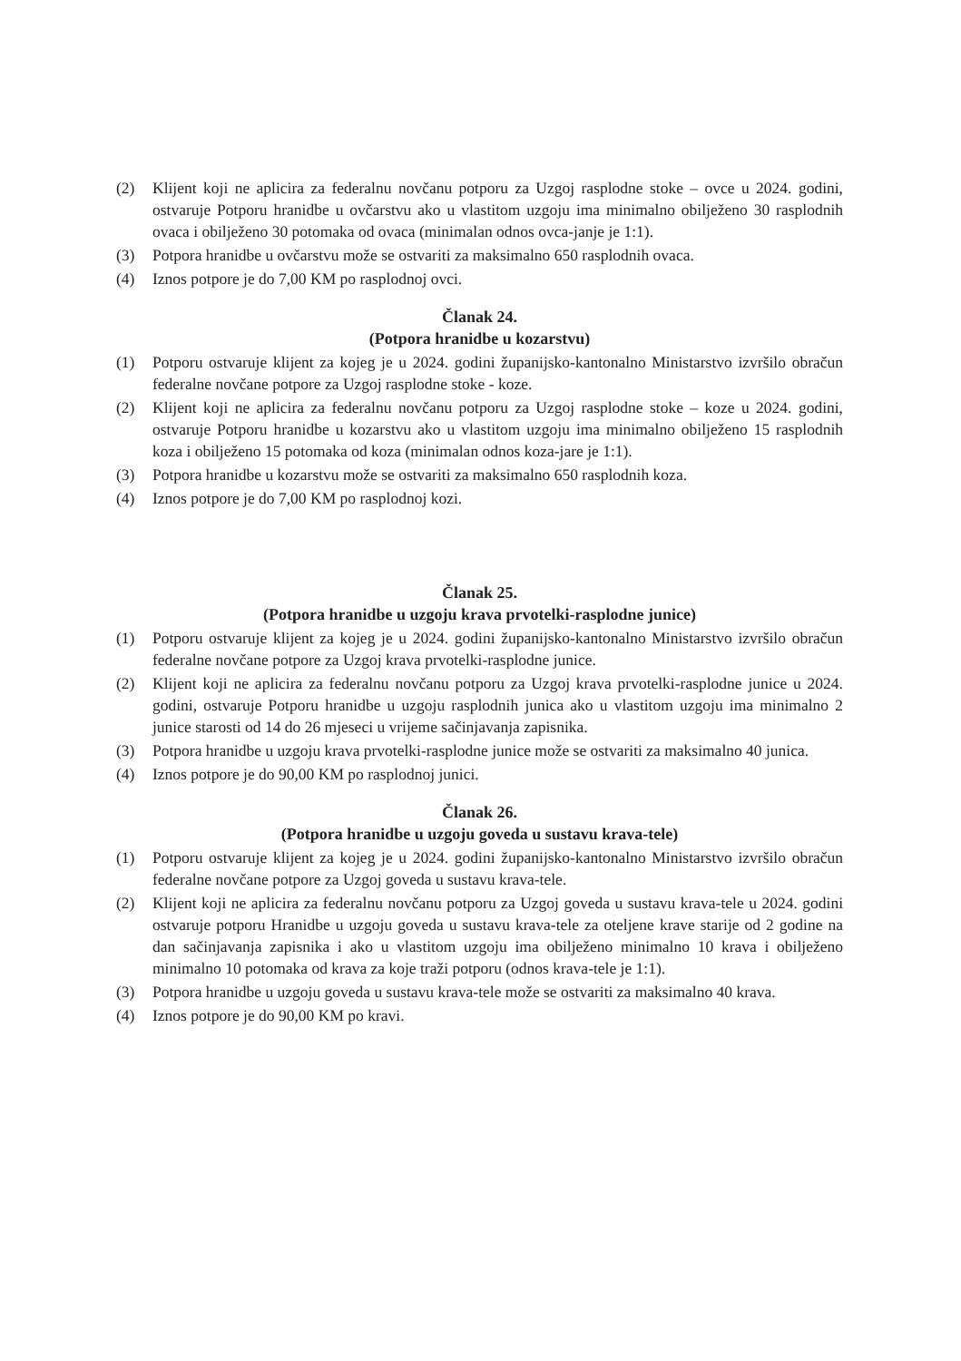(2) Klijent koji ne aplicira za federalnu novčanu potporu za Uzgoj rasplodne stoke – ovce u 2024. godini, ostvaruje Potporu hranidbe u ovčarstvu ako u vlastitom uzgoju ima minimalno obilježeno 30 rasplodnih ovaca i obilježeno 30 potomaka od ovaca (minimalan odnos ovca-janje je 1:1).
(3) Potpora hranidbe u ovčarstvu može se ostvariti za maksimalno 650 rasplodnih ovaca.
(4) Iznos potpore je do 7,00 KM po rasplodnoj ovci.
Članak 24.
(Potpora hranidbe u kozarstvu)
(1) Potporu ostvaruje klijent za kojeg je u 2024. godini županijsko-kantonalno Ministarstvo izvršilo obračun federalne novčane potpore za Uzgoj rasplodne stoke - koze.
(2) Klijent koji ne aplicira za federalnu novčanu potporu za Uzgoj rasplodne stoke – koze u 2024. godini, ostvaruje Potporu hranidbe u kozarstvu ako u vlastitom uzgoju ima minimalno obilježeno 15 rasplodnih koza i obilježeno 15 potomaka od koza (minimalan odnos koza-jare je 1:1).
(3) Potpora hranidbe u kozarstvu može se ostvariti za maksimalno 650 rasplodnih koza.
(4) Iznos potpore je do 7,00 KM po rasplodnoj kozi.
Članak 25.
(Potpora hranidbe u uzgoju krava prvotelki-rasplodne junice)
(1) Potporu ostvaruje klijent za kojeg je u 2024. godini županijsko-kantonalno Ministarstvo izvršilo obračun federalne novčane potpore za Uzgoj krava prvotelki-rasplodne junice.
(2) Klijent koji ne aplicira za federalnu novčanu potporu za Uzgoj krava prvotelki-rasplodne junice u 2024. godini, ostvaruje Potporu hranidbe u uzgoju rasplodnih junica ako u vlastitom uzgoju ima minimalno 2 junice starosti od 14 do 26 mjeseci u vrijeme sačinjavanja zapisnika.
(3) Potpora hranidbe u uzgoju krava prvotelki-rasplodne junice može se ostvariti za maksimalno 40 junica.
(4) Iznos potpore je do 90,00 KM po rasplodnoj junici.
Članak 26.
(Potpora hranidbe u uzgoju goveda u sustavu krava-tele)
(1) Potporu ostvaruje klijent za kojeg je u 2024. godini županijsko-kantonalno Ministarstvo izvršilo obračun federalne novčane potpore za Uzgoj goveda u sustavu krava-tele.
(2) Klijent koji ne aplicira za federalnu novčanu potporu za Uzgoj goveda u sustavu krava-tele u 2024. godini ostvaruje potporu Hranidbe u uzgoju goveda u sustavu krava-tele za oteljene krave starije od 2 godine na dan sačinjavanja zapisnika i ako u vlastitom uzgoju ima obilježeno minimalno 10 krava i obilježeno minimalno 10 potomaka od krava za koje traži potporu (odnos krava-tele je 1:1).
(3) Potpora hranidbe u uzgoju goveda u sustavu krava-tele može se ostvariti za maksimalno 40 krava.
(4) Iznos potpore je do 90,00 KM po kravi.